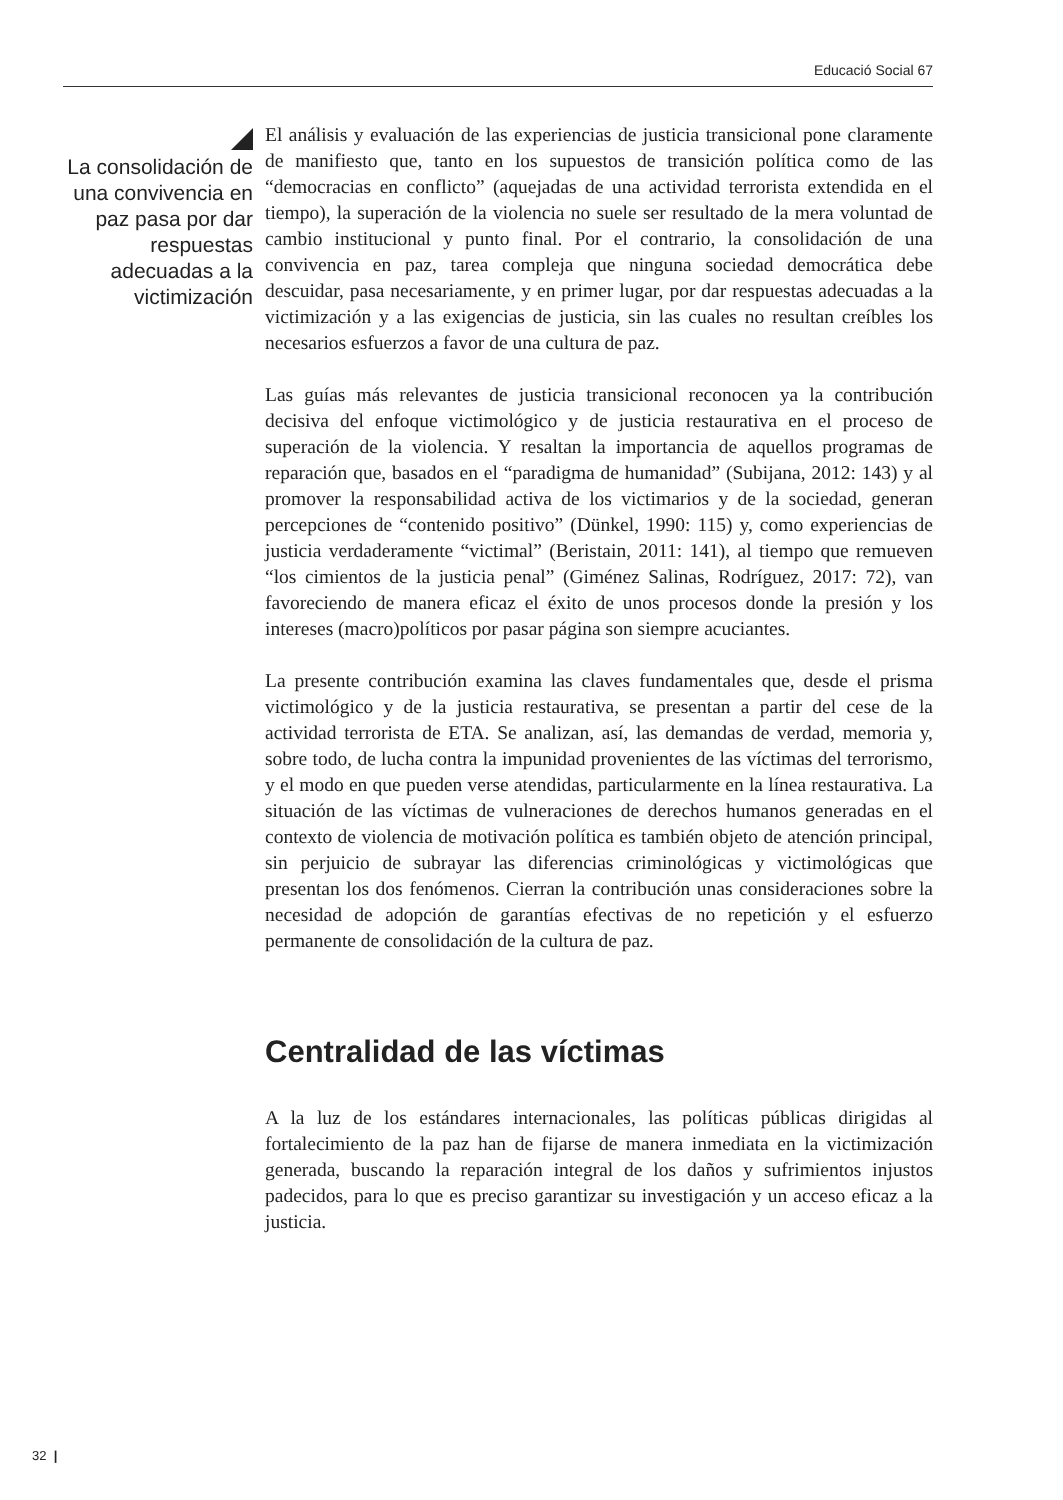Educació Social 67
La consolidación de una convivencia en paz pasa por dar respuestas adecuadas a la victimización
El análisis y evaluación de las experiencias de justicia transicional pone claramente de manifiesto que, tanto en los supuestos de transición política como de las “democracias en conflicto” (aquejadas de una actividad terrorista extendida en el tiempo), la superación de la violencia no suele ser resultado de la mera voluntad de cambio institucional y punto final. Por el contrario, la consolidación de una convivencia en paz, tarea compleja que ninguna sociedad democrática debe descuidar, pasa necesariamente, y en primer lugar, por dar respuestas adecuadas a la victimización y a las exigencias de justicia, sin las cuales no resultan creíbles los necesarios esfuerzos a favor de una cultura de paz.
Las guías más relevantes de justicia transicional reconocen ya la contribución decisiva del enfoque victimológico y de justicia restaurativa en el proceso de superación de la violencia. Y resaltan la importancia de aquellos programas de reparación que, basados en el “paradigma de humanidad” (Subijana, 2012: 143) y al promover la responsabilidad activa de los victimarios y de la sociedad, generan percepciones de “contenido positivo” (Dünkel, 1990: 115) y, como experiencias de justicia verdaderamente “victimal” (Beristain, 2011: 141), al tiempo que remueven “los cimientos de la justicia penal” (Giménez Salinas, Rodríguez, 2017: 72), van favoreciendo de manera eficaz el éxito de unos procesos donde la presión y los intereses (macro)políticos por pasar página son siempre acuciantes.
La presente contribución examina las claves fundamentales que, desde el prisma victimológico y de la justicia restaurativa, se presentan a partir del cese de la actividad terrorista de ETA. Se analizan, así, las demandas de verdad, memoria y, sobre todo, de lucha contra la impunidad provenientes de las víctimas del terrorismo, y el modo en que pueden verse atendidas, particularmente en la línea restaurativa. La situación de las víctimas de vulneraciones de derechos humanos generadas en el contexto de violencia de motivación política es también objeto de atención principal, sin perjuicio de subrayar las diferencias criminológicas y victimológicas que presentan los dos fenómenos. Cierran la contribución unas consideraciones sobre la necesidad de adopción de garantías efectivas de no repetición y el esfuerzo permanente de consolidación de la cultura de paz.
Centralidad de las víctimas
A la luz de los estándares internacionales, las políticas públicas dirigidas al fortalecimiento de la paz han de fijarse de manera inmediata en la victimización generada, buscando la reparación integral de los daños y sufrimientos injustos padecidos, para lo que es preciso garantizar su investigación y un acceso eficaz a la justicia.
32 |